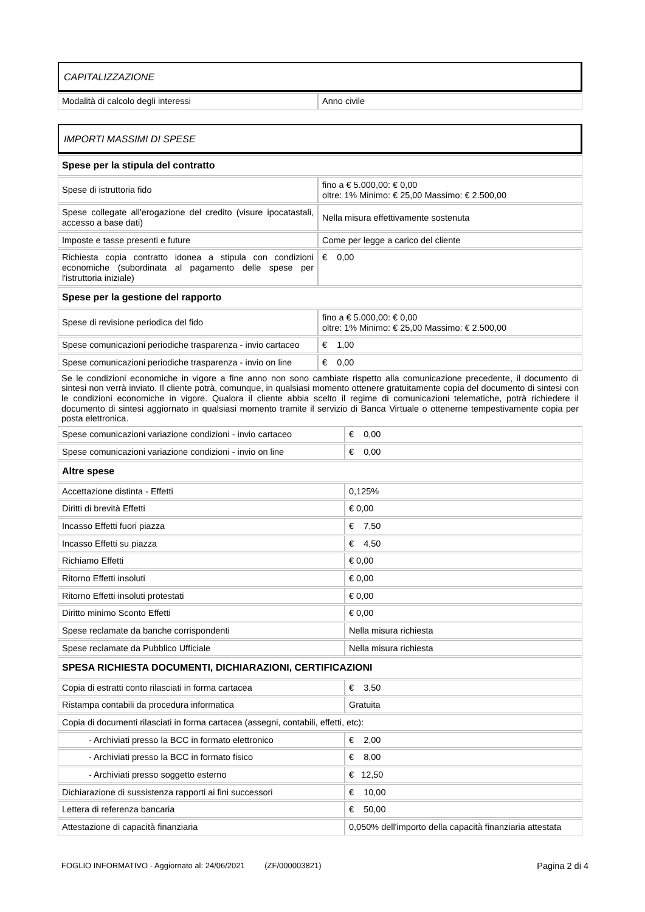CAPITALIZZAZIONE
| Modalità di calcolo degli interessi | Anno civile |
IMPORTI MASSIMI DI SPESE
| Spese per la stipula del contratto | |
| Spese di istruttoria fido | fino a € 5.000,00: € 0,00 oltre: 1% Minimo: € 25,00 Massimo: € 2.500,00 |
| Spese collegate all'erogazione del credito (visure ipocatastali, accesso a base dati) | Nella misura effettivamente sostenuta |
| Imposte e tasse presenti e future | Come per legge a carico del cliente |
| Richiesta copia contratto idonea a stipula con condizioni economiche (subordinata al pagamento delle spese per l'istruttoria iniziale) | € 0,00 |
| Spese per la gestione del rapporto | |
| Spese di revisione periodica del fido | fino a € 5.000,00: € 0,00 oltre: 1% Minimo: € 25,00 Massimo: € 2.500,00 |
| Spese comunicazioni periodiche trasparenza - invio cartaceo | € 1,00 |
| Spese comunicazioni periodiche trasparenza - invio on line | € 0,00 |
Se le condizioni economiche in vigore a fine anno non sono cambiate rispetto alla comunicazione precedente, il documento di sintesi non verrà inviato. Il cliente potrà, comunque, in qualsiasi momento ottenere gratuitamente copia del documento di sintesi con le condizioni economiche in vigore. Qualora il cliente abbia scelto il regime di comunicazioni telematiche, potrà richiedere il documento di sintesi aggiornato in qualsiasi momento tramite il servizio di Banca Virtuale o ottenerne tempestivamente copia per posta elettronica.
| Spese comunicazioni variazione condizioni - invio cartaceo | € 0,00 |
| Spese comunicazioni variazione condizioni - invio on line | € 0,00 |
| Altre spese | |
| Accettazione distinta - Effetti | 0,125% |
| Diritti di brevità Effetti | € 0,00 |
| Incasso Effetti fuori piazza | € 7,50 |
| Incasso Effetti su piazza | € 4,50 |
| Richiamo Effetti | € 0,00 |
| Ritorno Effetti insoluti | € 0,00 |
| Ritorno Effetti insoluti protestati | € 0,00 |
| Diritto minimo Sconto Effetti | € 0,00 |
| Spese reclamate da banche corrispondenti | Nella misura richiesta |
| Spese reclamate da Pubblico Ufficiale | Nella misura richiesta |
| SPESA RICHIESTA DOCUMENTI, DICHIARAZIONI, CERTIFICAZIONI | |
| Copia di estratti conto rilasciati in forma cartacea | € 3,50 |
| Ristampa contabili da procedura informatica | Gratuita |
| Copia di documenti rilasciati in forma cartacea (assegni, contabili, effetti, etc): | |
| - Archiviati presso la BCC in formato elettronico | € 2,00 |
| - Archiviati presso la BCC in formato fisico | € 8,00 |
| - Archiviati presso soggetto esterno | € 12,50 |
| Dichiarazione di sussistenza rapporti ai fini successori | € 10,00 |
| Lettera di referenza bancaria | € 50,00 |
| Attestazione di capacità finanziaria | 0,050% dell'importo della capacità finanziaria attestata |
FOGLIO INFORMATIVO - Aggiornato al: 24/06/2021 (ZF/000003821) Pagina 2 di 4